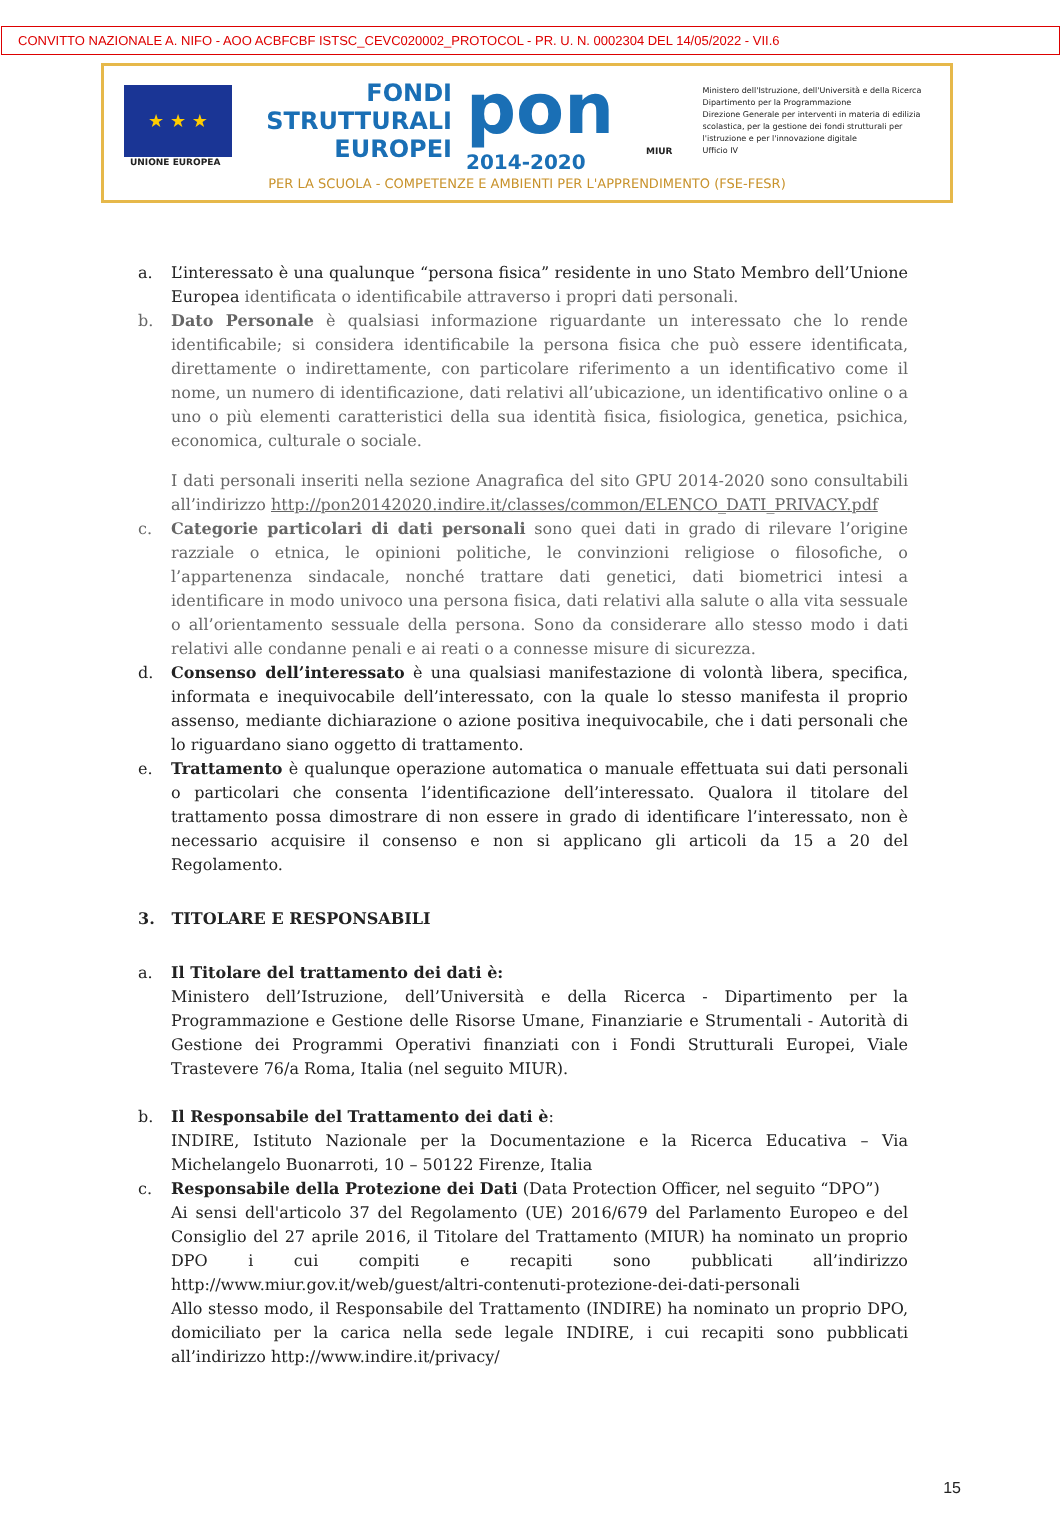CONVITTO NAZIONALE A. NIFO - AOO ACBFCBF ISTSC_CEVC020002_PROTOCOL - PR. U. N. 0002304 DEL 14/05/2022 - VII.6
★ ★ ★
UNIONE EUROPEA
FONDI
STRUTTURALI
EUROPEI
pon
2014-2020
MIUR
Ministero dell'Istruzione, dell'Università e della Ricerca
Dipartimento per la Programmazione
Direzione Generale per interventi in materia di edilizia scolastica, per la gestione dei fondi strutturali per l'istruzione e per l'innovazione digitale
Ufficio IV
PER LA SCUOLA - COMPETENZE E AMBIENTI PER L'APPRENDIMENTO (FSE-FESR)
a. L’interessato è una qualunque “persona fisica” residente in uno Stato Membro dell’Unione Europea identificata o identificabile attraverso i propri dati personali.
b. Dato Personale è qualsiasi informazione riguardante un interessato che lo rende identificabile; si considera identificabile la persona fisica che può essere identificata, direttamente o indirettamente, con particolare riferimento a un identificativo come il nome, un numero di identificazione, dati relativi all’ubicazione, un identificativo online o a uno o più elementi caratteristici della sua identità fisica, fisiologica, genetica, psichica, economica, culturale o sociale.
I dati personali inseriti nella sezione Anagrafica del sito GPU 2014-2020 sono consultabili all’indirizzo http://pon20142020.indire.it/classes/common/ELENCO_DATI_PRIVACY.pdf
c. Categorie particolari di dati personali sono quei dati in grado di rilevare l’origine razziale o etnica, le opinioni politiche, le convinzioni religiose o filosofiche, o l’appartenenza sindacale, nonché trattare dati genetici, dati biometrici intesi a identificare in modo univoco una persona fisica, dati relativi alla salute o alla vita sessuale o all’orientamento sessuale della persona. Sono da considerare allo stesso modo i dati relativi alle condanne penali e ai reati o a connesse misure di sicurezza.
d. Consenso dell’interessato è una qualsiasi manifestazione di volontà libera, specifica, informata e inequivocabile dell’interessato, con la quale lo stesso manifesta il proprio assenso, mediante dichiarazione o azione positiva inequivocabile, che i dati personali che lo riguardano siano oggetto di trattamento.
e. Trattamento è qualunque operazione automatica o manuale effettuata sui dati personali o particolari che consenta l’identificazione dell’interessato. Qualora il titolare del trattamento possa dimostrare di non essere in grado di identificare l’interessato, non è necessario acquisire il consenso e non si applicano gli articoli da 15 a 20 del Regolamento.
3. TITOLARE E RESPONSABILI
a. Il Titolare del trattamento dei dati è:
Ministero dell’Istruzione, dell’Università e della Ricerca - Dipartimento per la Programmazione e Gestione delle Risorse Umane, Finanziarie e Strumentali - Autorità di Gestione dei Programmi Operativi finanziati con i Fondi Strutturali Europei, Viale Trastevere 76/a Roma, Italia (nel seguito MIUR).
b. Il Responsabile del Trattamento dei dati è:
INDIRE, Istituto Nazionale per la Documentazione e la Ricerca Educativa – Via Michelangelo Buonarroti, 10 – 50122 Firenze, Italia
c. Responsabile della Protezione dei Dati (Data Protection Officer, nel seguito “DPO”)
Ai sensi dell'articolo 37 del Regolamento (UE) 2016/679 del Parlamento Europeo e del Consiglio del 27 aprile 2016, il Titolare del Trattamento (MIUR) ha nominato un proprio DPO i cui compiti e recapiti sono pubblicati all’indirizzo http://www.miur.gov.it/web/guest/altri-contenuti-protezione-dei-dati-personali
Allo stesso modo, il Responsabile del Trattamento (INDIRE) ha nominato un proprio DPO, domiciliato per la carica nella sede legale INDIRE, i cui recapiti sono pubblicati all’indirizzo http://www.indire.it/privacy/
15